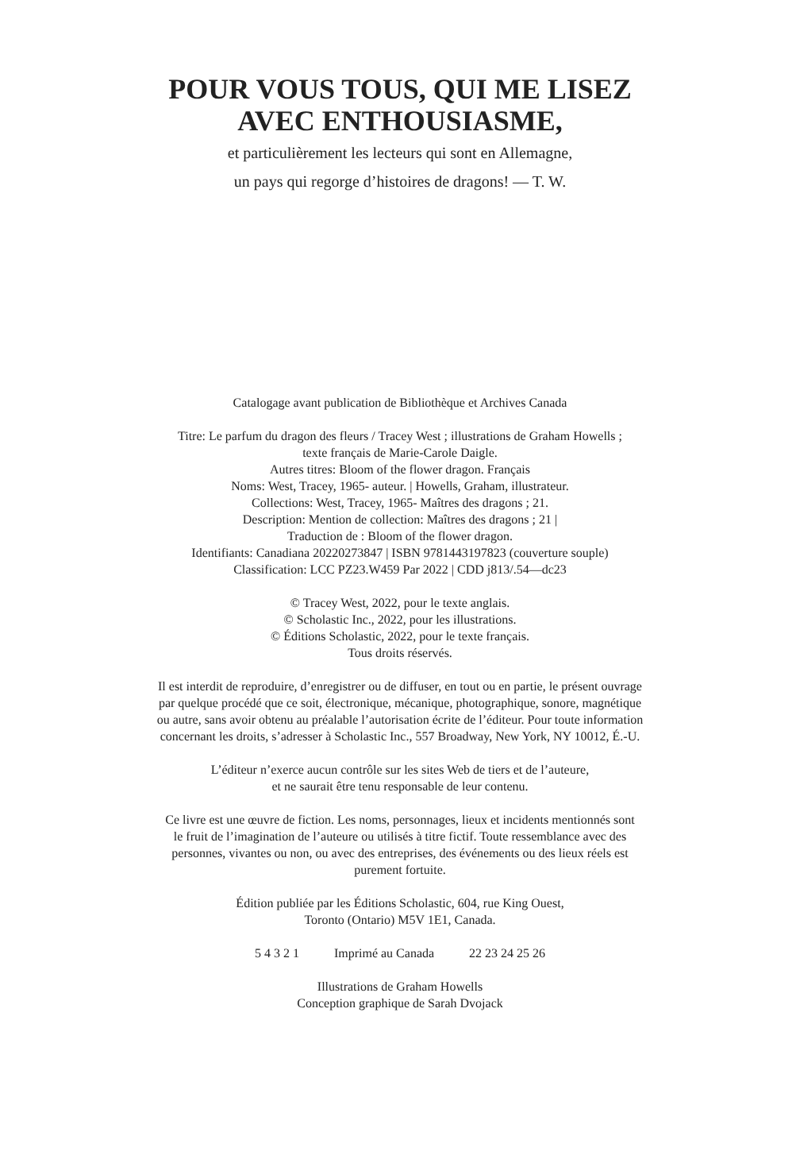POUR VOUS TOUS, QUI ME LISEZ
AVEC ENTHOUSIASME,
et particulièrement les lecteurs qui sont en Allemagne,
un pays qui regorge d’histoires de dragons! — T. W.
Catalogage avant publication de Bibliothèque et Archives Canada
Titre: Le parfum du dragon des fleurs / Tracey West ; illustrations de Graham Howells ;
texte français de Marie-Carole Daigle.
Autres titres: Bloom of the flower dragon. Français
Noms: West, Tracey, 1965- auteur. | Howells, Graham, illustrateur.
Collections: West, Tracey, 1965- Maîtres des dragons ; 21.
Description: Mention de collection: Maîtres des dragons ; 21 |
Traduction de : Bloom of the flower dragon.
Identifiants: Canadiana 20220273847 | ISBN 9781443197823 (couverture souple)
Classification: LCC PZ23.W459 Par 2022 | CDD j813/.54—dc23
© Tracey West, 2022, pour le texte anglais.
© Scholastic Inc., 2022, pour les illustrations.
© Éditions Scholastic, 2022, pour le texte français.
Tous droits réservés.
Il est interdit de reproduire, d’enregistrer ou de diffuser, en tout ou en partie, le présent ouvrage
par quelque procédé que ce soit, électronique, mécanique, photographique, sonore, magnétique
ou autre, sans avoir obtenu au préalable l’autorisation écrite de l’éditeur. Pour toute information
concernant les droits, s’adresser à Scholastic Inc., 557 Broadway, New York, NY 10012, É.-U.
L’éditeur n’exerce aucun contrôle sur les sites Web de tiers et de l’auteure,
et ne saurait être tenu responsable de leur contenu.
Ce livre est une œuvre de fiction. Les noms, personnages, lieux et incidents mentionnés sont
le fruit de l’imagination de l’auteure ou utilisés à titre fictif. Toute ressemblance avec des
personnes, vivantes ou non, ou avec des entreprises, des événements ou des lieux réels est
purement fortuite.
Édition publiée par les Éditions Scholastic, 604, rue King Ouest,
Toronto (Ontario) M5V 1E1, Canada.
5 4 3 2 1 Imprimé au Canada 22 23 24 25 26
Illustrations de Graham Howells
Conception graphique de Sarah Dvojack